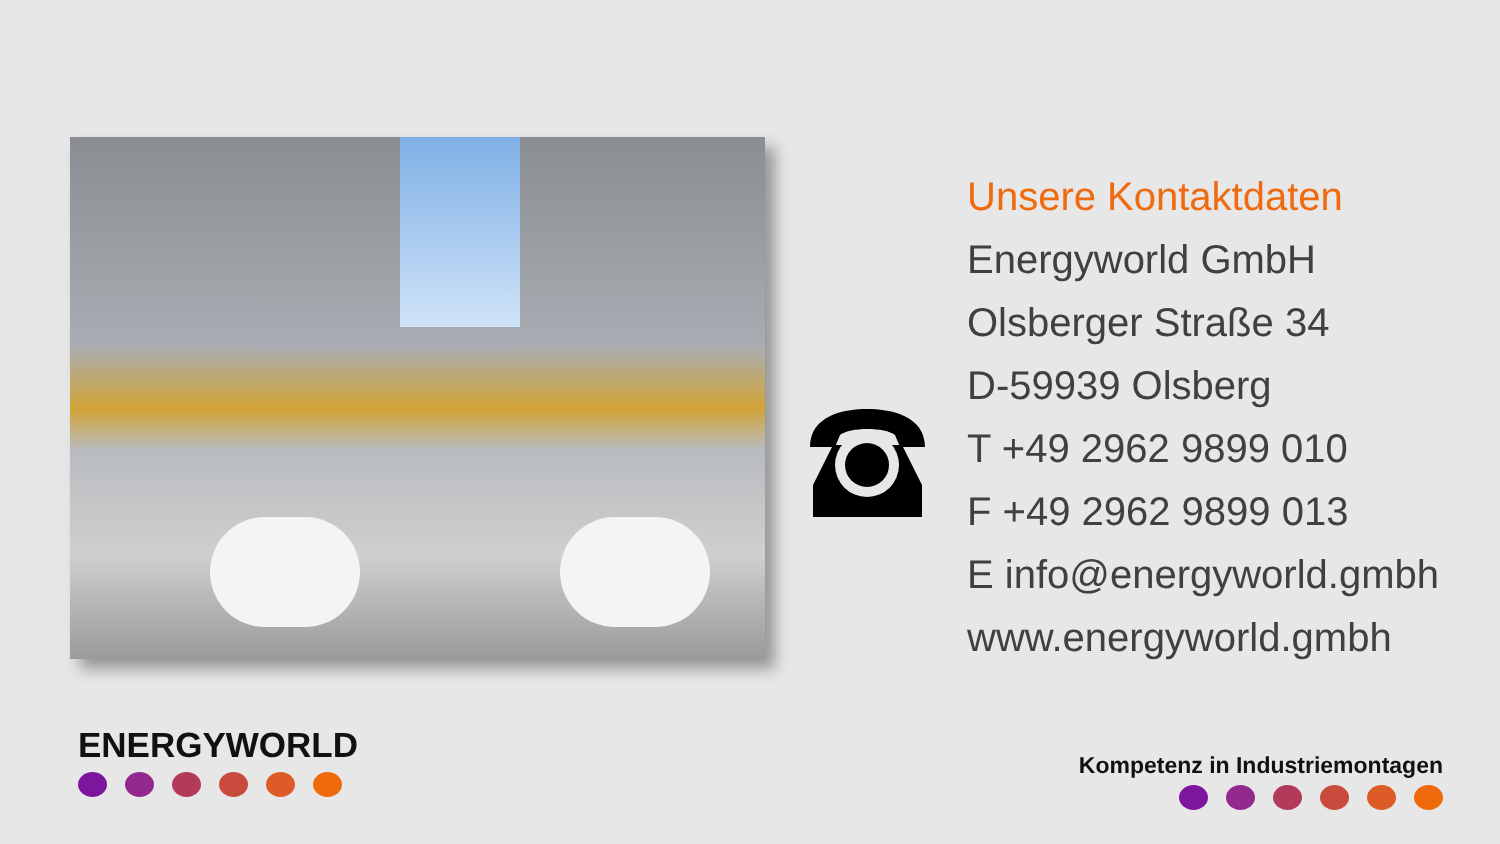Unsere Kontaktdaten
Energyworld GmbH
Olsberger Straße 34
D-59939 Olsberg
T +49 2962 9899 010
F +49 2962 9899 013
E info@energyworld.gmbh
www.energyworld.gmbh
ENERGYWORLD Kompetenz in Industriemontagen